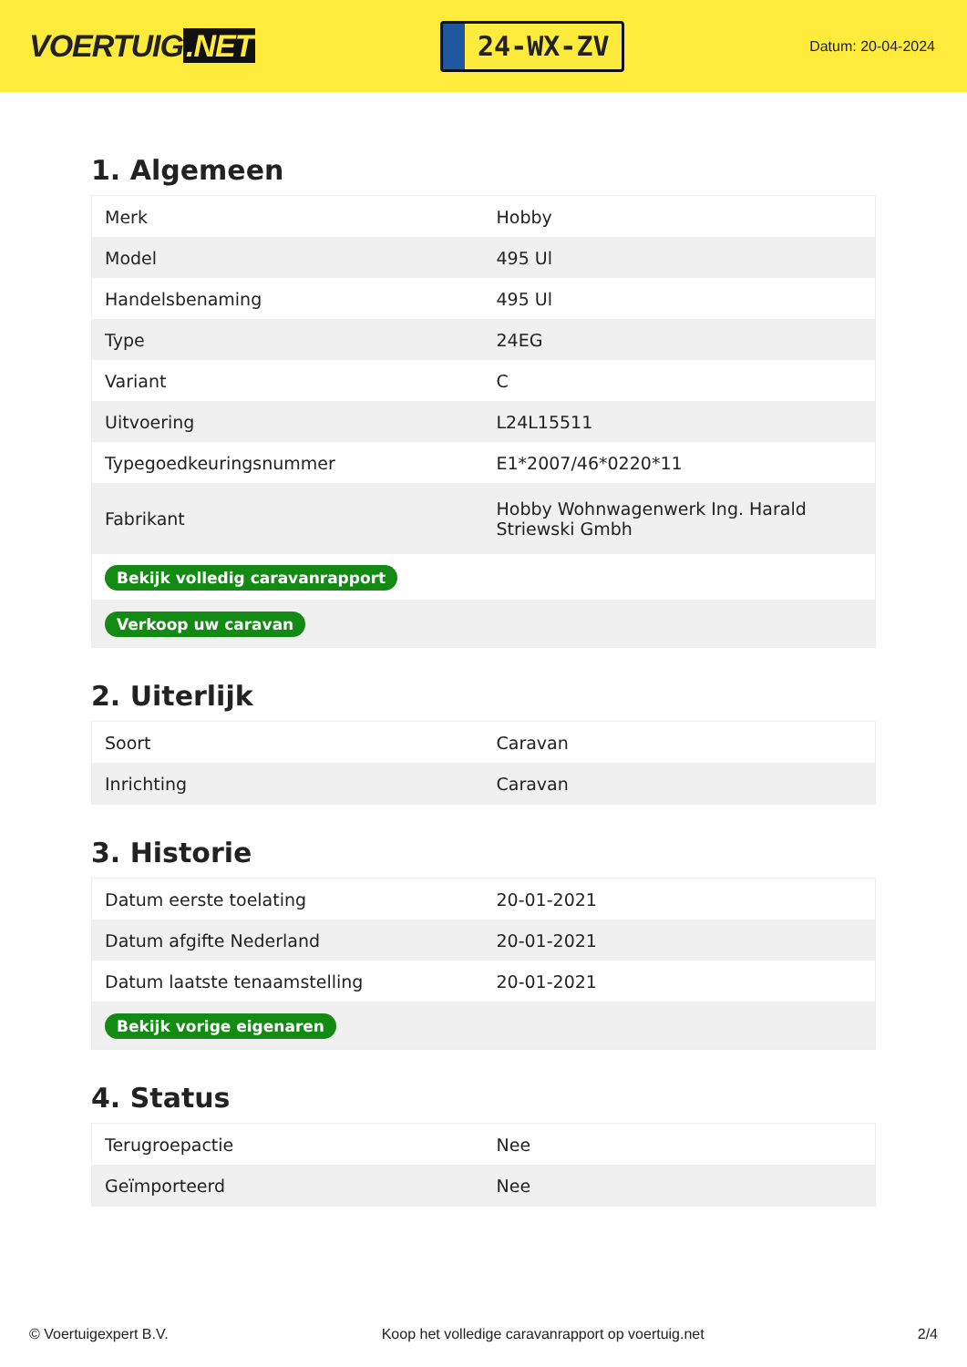VOERTUIG.NET
24-WX-ZV
Datum: 20-04-2024
1. Algemeen
| Merk | Hobby |
| Model | 495 Ul |
| Handelsbenaming | 495 Ul |
| Type | 24EG |
| Variant | C |
| Uitvoering | L24L15511 |
| Typegoedkeuringsnummer | E1*2007/46*0220*11 |
| Fabrikant | Hobby Wohnwagenwerk Ing. Harald Striewski Gmbh |
| Bekijk volledig caravanrapport | |
| Verkoop uw caravan | |
2. Uiterlijk
| Soort | Caravan |
| Inrichting | Caravan |
3. Historie
| Datum eerste toelating | 20-01-2021 |
| Datum afgifte Nederland | 20-01-2021 |
| Datum laatste tenaamstelling | 20-01-2021 |
| Bekijk vorige eigenaren | |
4. Status
| Terugroepactie | Nee |
| Geïmporteerd | Nee |
© Voertuigexpert B.V. Koop het volledige caravanrapport op voertuig.net 2/4